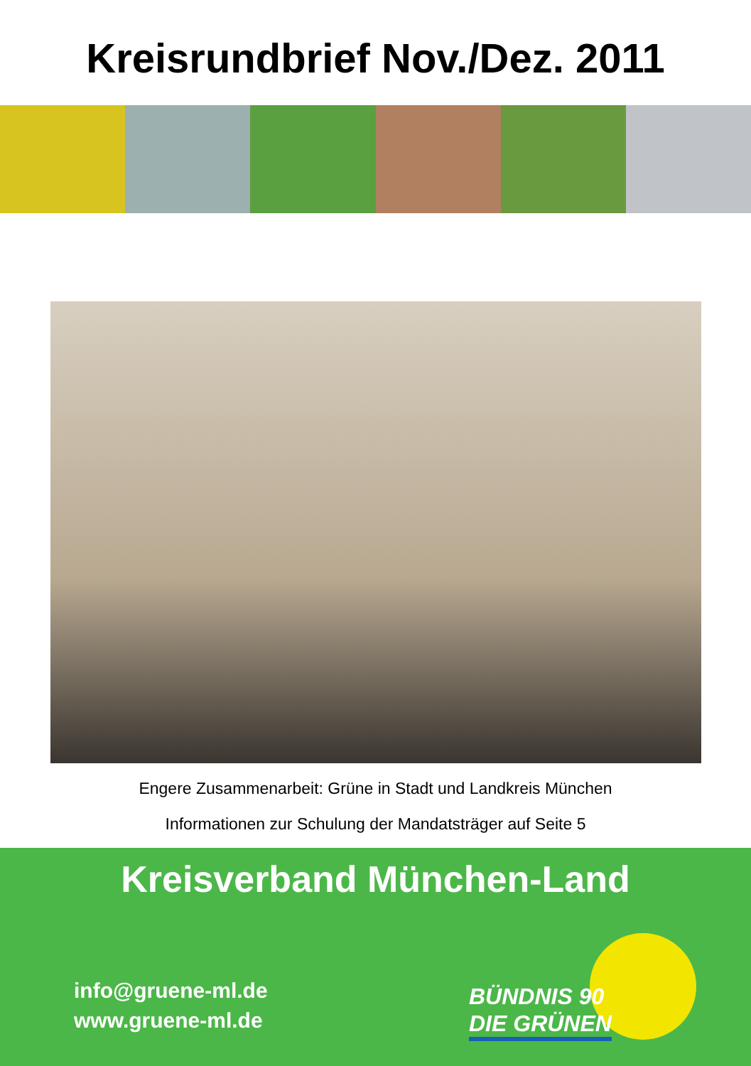Kreisrundbrief Nov./Dez. 2011
Engere Zusammenarbeit: Grüne in Stadt und Landkreis München
Informationen zur Schulung der Mandatsträger auf Seite 5
Kreisverband München-Land
info@gruene-ml.de
www.gruene-ml.de
BÜNDNIS 90
DIE GRÜNEN